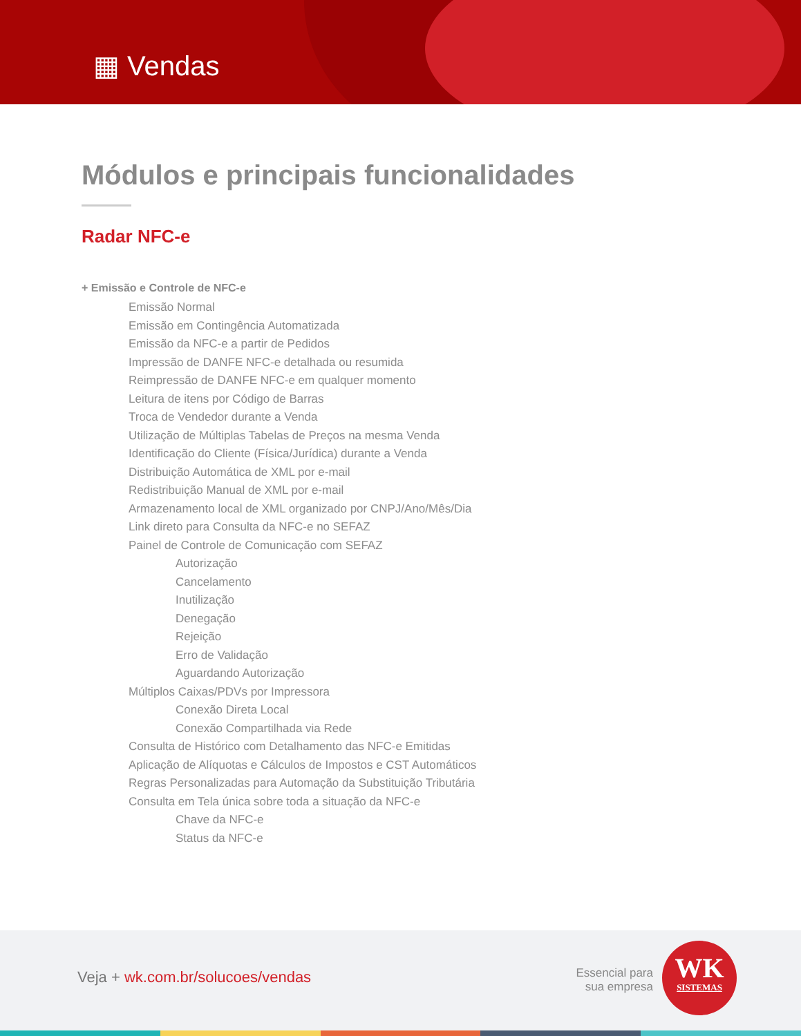▦ Vendas
Módulos e principais funcionalidades
Radar NFC-e
+ Emissão e Controle de NFC-e
Emissão Normal
Emissão em Contingência Automatizada
Emissão da NFC-e a partir de Pedidos
Impressão de DANFE NFC-e detalhada ou resumida
Reimpressão de DANFE NFC-e em qualquer momento
Leitura de itens por Código de Barras
Troca de Vendedor durante a Venda
Utilização de Múltiplas Tabelas de Preços na mesma Venda
Identificação do Cliente (Física/Jurídica) durante a Venda
Distribuição Automática de XML por e-mail
Redistribuição Manual de XML por e-mail
Armazenamento local de XML organizado por CNPJ/Ano/Mês/Dia
Link direto para Consulta da NFC-e no SEFAZ
Painel de Controle de Comunicação com SEFAZ
Autorização
Cancelamento
Inutilização
Denegação
Rejeição
Erro de Validação
Aguardando Autorização
Múltiplos Caixas/PDVs por Impressora
Conexão Direta Local
Conexão Compartilhada via Rede
Consulta de Histórico com Detalhamento das NFC-e Emitidas
Aplicação de Alíquotas e Cálculos de Impostos e CST Automáticos
Regras Personalizadas para Automação da Substituição Tributária
Consulta em Tela única sobre toda a situação da NFC-e
Chave da NFC-e
Status da NFC-e
Veja + wk.com.br/solucoes/vendas
Essencial para
sua empresa
WK
SISTEMAS